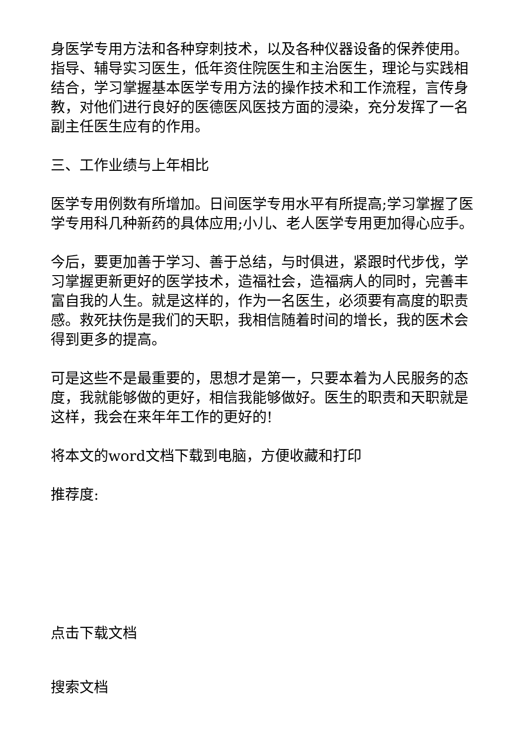身医学专用方法和各种穿刺技术，以及各种仪器设备的保养使用。指导、辅导实习医生，低年资住院医生和主治医生，理论与实践相结合，学习掌握基本医学专用方法的操作技术和工作流程，言传身教，对他们进行良好的医德医风医技方面的浸染，充分发挥了一名副主任医生应有的作用。
三、工作业绩与上年相比
医学专用例数有所增加。日间医学专用水平有所提高;学习掌握了医学专用科几种新药的具体应用;小儿、老人医学专用更加得心应手。
今后，要更加善于学习、善于总结，与时俱进，紧跟时代步伐，学习掌握更新更好的医学技术，造福社会，造福病人的同时，完善丰富自我的人生。就是这样的，作为一名医生，必须要有高度的职责感。救死扶伤是我们的天职，我相信随着时间的增长，我的医术会得到更多的提高。
可是这些不是最重要的，思想才是第一，只要本着为人民服务的态度，我就能够做的更好，相信我能够做好。医生的职责和天职就是这样，我会在来年年工作的更好的!
将本文的word文档下载到电脑，方便收藏和打印
推荐度:
点击下载文档
搜索文档